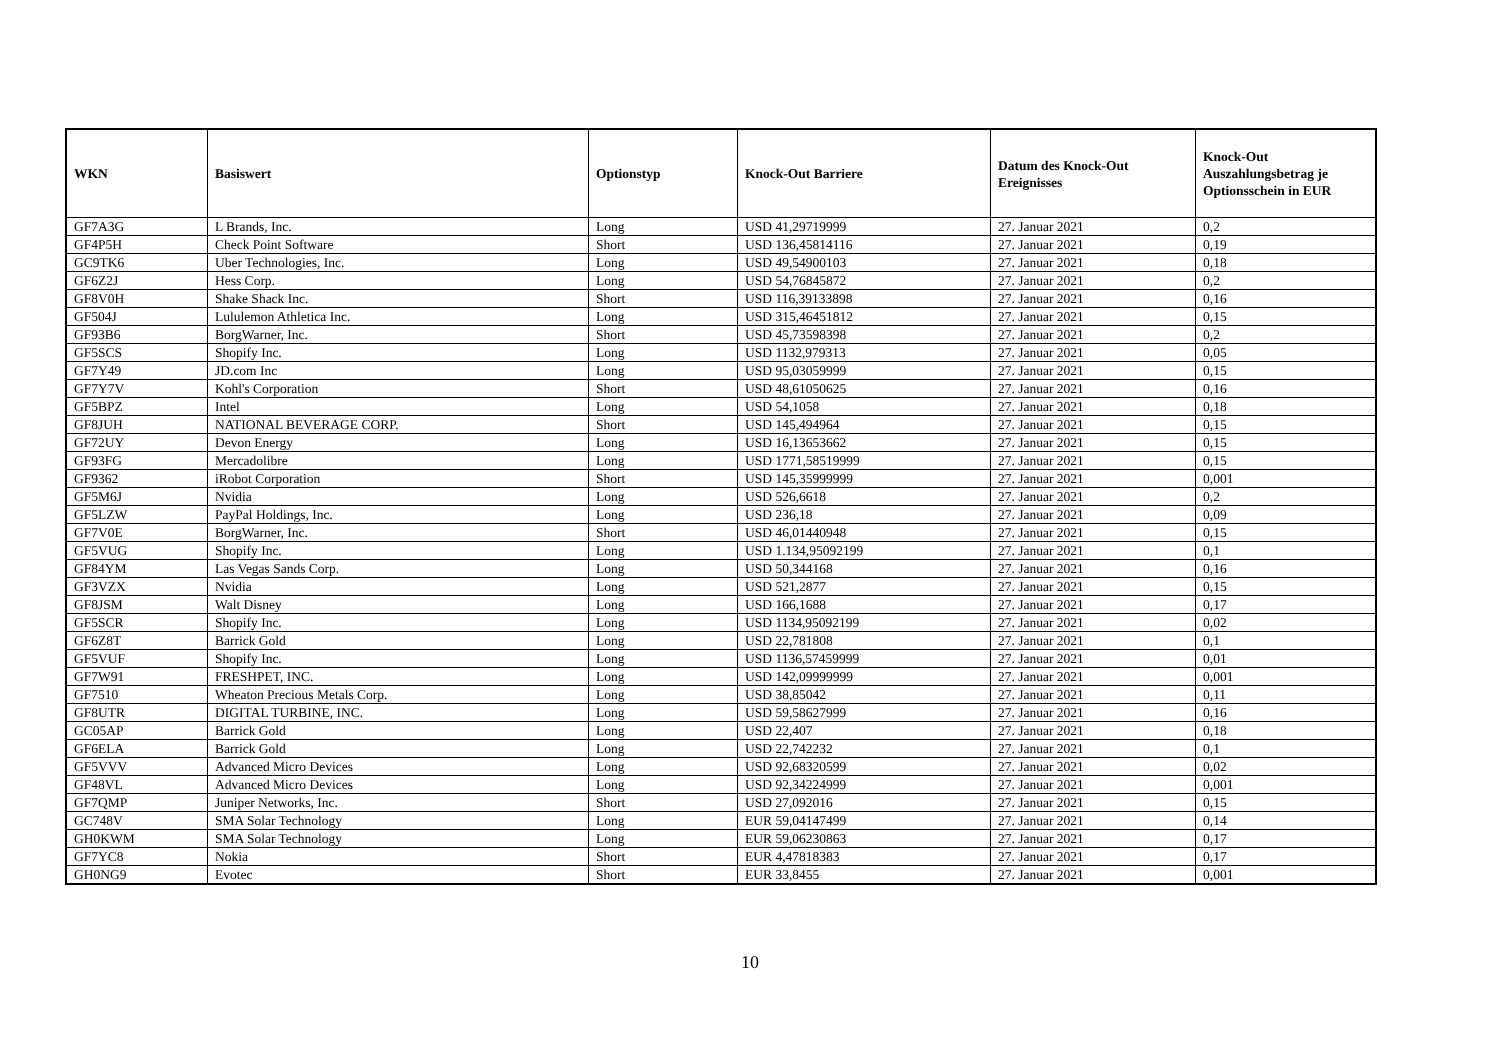| WKN | Basiswert | Optionstyp | Knock-Out Barriere | Datum des Knock-Out Ereignisses | Knock-Out Auszahlungsbetrag je Optionsschein in EUR |
| --- | --- | --- | --- | --- | --- |
| GF7A3G | L Brands, Inc. | Long | USD 41,29719999 | 27. Januar 2021 | 0,2 |
| GF4P5H | Check Point Software | Short | USD 136,45814116 | 27. Januar 2021 | 0,19 |
| GC9TK6 | Uber Technologies, Inc. | Long | USD 49,54900103 | 27. Januar 2021 | 0,18 |
| GF6Z2J | Hess Corp. | Long | USD 54,76845872 | 27. Januar 2021 | 0,2 |
| GF8V0H | Shake Shack Inc. | Short | USD 116,39133898 | 27. Januar 2021 | 0,16 |
| GF504J | Lululemon Athletica Inc. | Long | USD 315,46451812 | 27. Januar 2021 | 0,15 |
| GF93B6 | BorgWarner, Inc. | Short | USD 45,73598398 | 27. Januar 2021 | 0,2 |
| GF5SCS | Shopify Inc. | Long | USD 1132,979313 | 27. Januar 2021 | 0,05 |
| GF7Y49 | JD.com Inc | Long | USD 95,03059999 | 27. Januar 2021 | 0,15 |
| GF7Y7V | Kohl's Corporation | Short | USD 48,61050625 | 27. Januar 2021 | 0,16 |
| GF5BPZ | Intel | Long | USD 54,1058 | 27. Januar 2021 | 0,18 |
| GF8JUH | NATIONAL BEVERAGE CORP. | Short | USD 145,494964 | 27. Januar 2021 | 0,15 |
| GF72UY | Devon Energy | Long | USD 16,13653662 | 27. Januar 2021 | 0,15 |
| GF93FG | Mercadolibre | Long | USD 1771,58519999 | 27. Januar 2021 | 0,15 |
| GF9362 | iRobot Corporation | Short | USD 145,35999999 | 27. Januar 2021 | 0,001 |
| GF5M6J | Nvidia | Long | USD 526,6618 | 27. Januar 2021 | 0,2 |
| GF5LZW | PayPal Holdings, Inc. | Long | USD 236,18 | 27. Januar 2021 | 0,09 |
| GF7V0E | BorgWarner, Inc. | Short | USD 46,01440948 | 27. Januar 2021 | 0,15 |
| GF5VUG | Shopify Inc. | Long | USD 1.134,95092199 | 27. Januar 2021 | 0,1 |
| GF84YM | Las Vegas Sands Corp. | Long | USD 50,344168 | 27. Januar 2021 | 0,16 |
| GF3VZX | Nvidia | Long | USD 521,2877 | 27. Januar 2021 | 0,15 |
| GF8JSM | Walt Disney | Long | USD 166,1688 | 27. Januar 2021 | 0,17 |
| GF5SCR | Shopify Inc. | Long | USD 1134,95092199 | 27. Januar 2021 | 0,02 |
| GF6Z8T | Barrick Gold | Long | USD 22,781808 | 27. Januar 2021 | 0,1 |
| GF5VUF | Shopify Inc. | Long | USD 1136,57459999 | 27. Januar 2021 | 0,01 |
| GF7W91 | FRESHPET, INC. | Long | USD 142,09999999 | 27. Januar 2021 | 0,001 |
| GF7510 | Wheaton Precious Metals Corp. | Long | USD 38,85042 | 27. Januar 2021 | 0,11 |
| GF8UTR | DIGITAL TURBINE, INC. | Long | USD 59,58627999 | 27. Januar 2021 | 0,16 |
| GC05AP | Barrick Gold | Long | USD 22,407 | 27. Januar 2021 | 0,18 |
| GF6ELA | Barrick Gold | Long | USD 22,742232 | 27. Januar 2021 | 0,1 |
| GF5VVV | Advanced Micro Devices | Long | USD 92,68320599 | 27. Januar 2021 | 0,02 |
| GF48VL | Advanced Micro Devices | Long | USD 92,34224999 | 27. Januar 2021 | 0,001 |
| GF7QMP | Juniper Networks, Inc. | Short | USD 27,092016 | 27. Januar 2021 | 0,15 |
| GC748V | SMA Solar Technology | Long | EUR 59,04147499 | 27. Januar 2021 | 0,14 |
| GH0KWM | SMA Solar Technology | Long | EUR 59,06230863 | 27. Januar 2021 | 0,17 |
| GF7YC8 | Nokia | Short | EUR 4,47818383 | 27. Januar 2021 | 0,17 |
| GH0NG9 | Evotec | Short | EUR 33,8455 | 27. Januar 2021 | 0,001 |
10